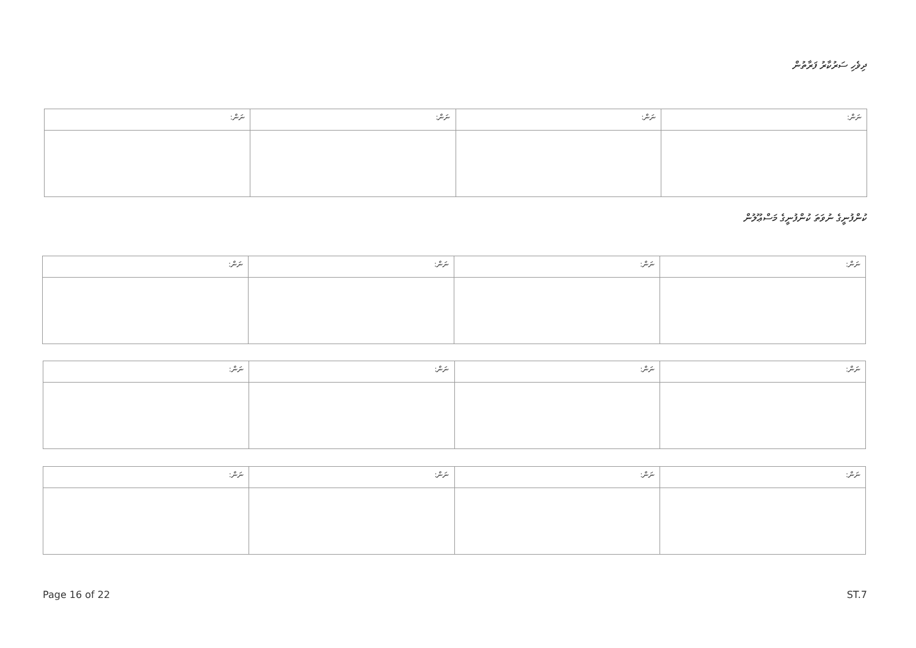ދިވެހި ސަރުކާރު ފަރާތުން
| ނަން: | ނަން: | ނަން: | ނަން: |
| --- | --- | --- | --- |
ކުންފުނީގެ ނުވަތަ ކުންފުނީގެ މަސްޢޫލުން
| ނަން: | ނަން: | ނަން: | ނަން: |
| --- | --- | --- | --- |
| ނަން: | ނަން: | ނަން: | ނަން: |
| --- | --- | --- | --- |
| ނަން: | ނަން: | ނަން: | ނަން: |
| --- | --- | --- | --- |
Page 16 of 22 ST.7